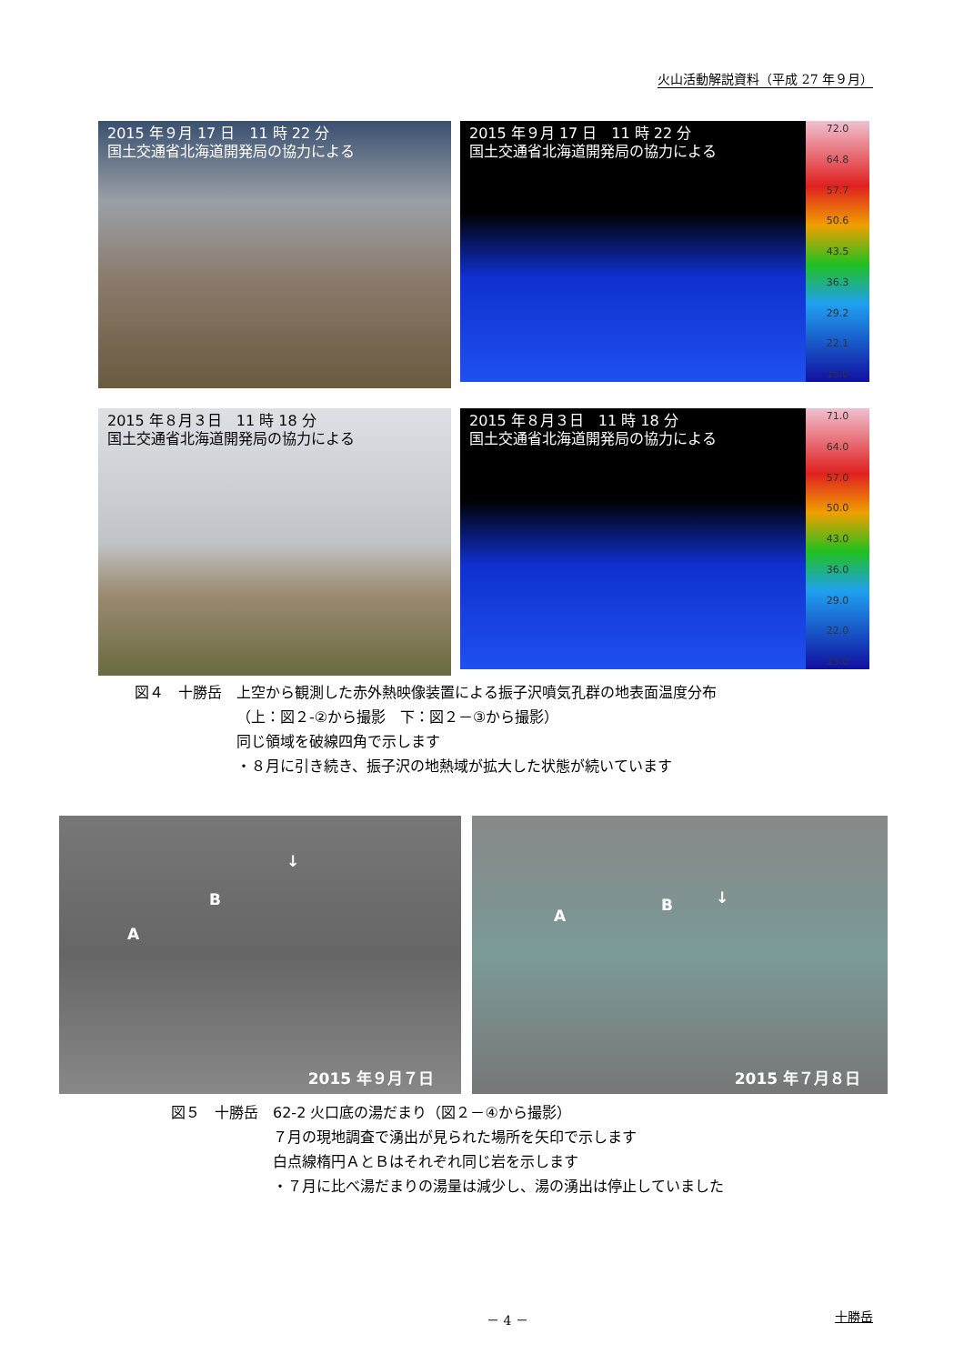火山活動解説資料（平成 27 年９月）
2015 年９月 17 日　11 時 22 分
国土交通省北海道開発局の協力による
2015 年９月 17 日　11 時 22 分
国土交通省北海道開発局の協力による
72.0
64.8
57.7
50.6
43.5
36.3
29.2
22.1
15.0
2015 年８月３日　11 時 18 分
国土交通省北海道開発局の協力による
2015 年８月３日　11 時 18 分
国土交通省北海道開発局の協力による
71.0
64.0
57.0
50.0
43.0
36.0
29.0
22.0
15.0
図４　十勝岳　上空から観測した赤外熱映像装置による振子沢噴気孔群の地表面温度分布
（上：図２-②から撮影　下：図２－③から撮影）
同じ領域を破線四角で示します
・８月に引き続き、振子沢の地熱域が拡大した状態が続いています
A
B
↓
2015 年９月７日
A
B ↓
2015 年７月８日
図５　十勝岳　62-2 火口底の湯だまり（図２－④から撮影）
７月の現地調査で湧出が見られた場所を矢印で示します
白点線楕円ＡとＢはそれぞれ同じ岩を示します
・７月に比べ湯だまりの湯量は減少し、湯の湧出は停止していました
－ 4 － 十勝岳